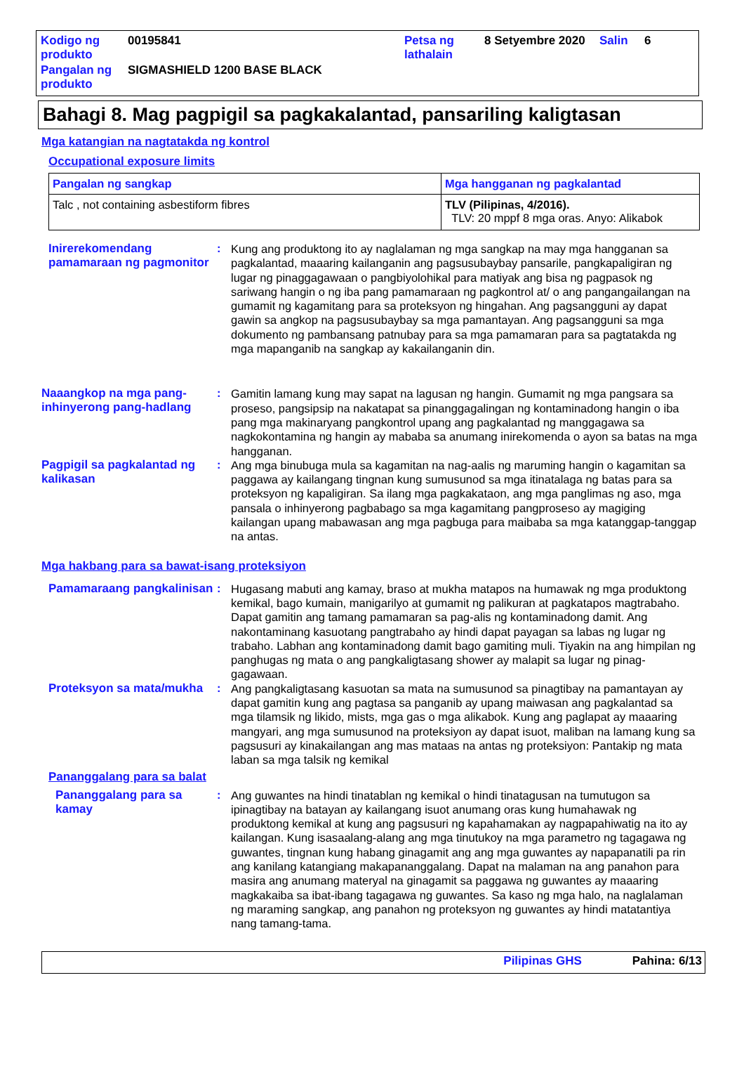| Kodigo ng produkto | 00195841 | Petsa ng lathalain | 8 Setyembre 2020 | Salin | 6 |
| Pangalan ng produkto | SIGMASHIELD 1200 BASE BLACK | | | | |
Bahagi 8. Mag pagpigil sa pagkakalantad, pansariling kaligtasan
Mga katangian na nagtatakda ng kontrol
Occupational exposure limits
| Pangalan ng sangkap | Mga hangganan ng pagkalantad |
| --- | --- |
| Talc , not containing asbestiform fibres | TLV (Pilipinas, 4/2016). TLV: 20 mppf 8 mga oras. Anyo: Alikabok |
Inirerekomendang pamamaraan ng pagmonitor
:
Kung ang produktong ito ay naglalaman ng mga sangkap na may mga hangganan sa pagkalantad, maaaring kailanganin ang pagsusubaybay pansarile, pangkapaligiran ng lugar ng pinaggagawaan o pangbiyolohikal para matiyak ang bisa ng pagpasok ng sariwang hangin o ng iba pang pamamaraan ng pagkontrol at/ o ang pangangailangan na gumamit ng kagamitang para sa proteksyon ng hingahan. Ang pagsangguni ay dapat gawin sa angkop na pagsusubaybay sa mga pamantayan. Ang pagsangguni sa mga dokumento ng pambansang patnubay para sa mga pamamaran para sa pagtatakda ng mga mapanganib na sangkap ay kakailanganin din.
Naaangkop na mga pang-inhinyerong pang-hadlang
:
Gamitin lamang kung may sapat na lagusan ng hangin. Gumamit ng mga pangsara sa proseso, pangsipsip na nakatapat sa pinanggagalingan ng kontaminadong hangin o iba pang mga makinaryang pangkontrol upang ang pagkalantad ng manggagawa sa nagkokontamina ng hangin ay mababa sa anumang inirekomenda o ayon sa batas na mga hangganan.
Pagpigil sa pagkalantad ng kalikasan
:
Ang mga binubuga mula sa kagamitan na nag-aalis ng maruming hangin o kagamitan sa paggawa ay kailangang tingnan kung sumusunod sa mga itinatalaga ng batas para sa proteksyon ng kapaligiran. Sa ilang mga pagkakataon, ang mga panglimas ng aso, mga pansala o inhinyerong pagbabago sa mga kagamitang pangproseso ay magiging kailangan upang mabawasan ang mga pagbuga para maibaba sa mga katanggap-tanggap na antas.
Mga hakbang para sa bawat-isang proteksiyon
Pamamaraang pangkalinisan
:
Hugasang mabuti ang kamay, braso at mukha matapos na humawak ng mga produktong kemikal, bago kumain, manigarilyo at gumamit ng palikuran at pagkatapos magtrabaho. Dapat gamitin ang tamang pamamaran sa pag-alis ng kontaminadong damit. Ang nakontaminang kasuotang pangtrabaho ay hindi dapat payagan sa labas ng lugar ng trabaho. Labhan ang kontaminadong damit bago gamiting muli. Tiyakin na ang himpilan ng panghugas ng mata o ang pangkaligtasang shower ay malapit sa lugar ng pinag-gagawaan.
Proteksyon sa mata/mukha
:
Ang pangkaligtasang kasuotan sa mata na sumusunod sa pinagtibay na pamantayan ay dapat gamitin kung ang pagtasa sa panganib ay upang maiwasan ang pagkalantad sa mga tilamsik ng likido, mists, mga gas o mga alikabok. Kung ang paglapat ay maaaring mangyari, ang mga sumusunod na proteksiyon ay dapat isuot, maliban na lamang kung sa pagsusuri ay kinakailangan ang mas mataas na antas ng proteksiyon: Pantakip ng mata laban sa mga talsik ng kemikal
Pananggalang para sa balat
Pananggalang para sa kamay
:
Ang guwantes na hindi tinatablan ng kemikal o hindi tinatagusan na tumutugon sa ipinagtibay na batayan ay kailangang isuot anumang oras kung humahawak ng produktong kemikal at kung ang pagsusuri ng kapahamakan ay nagpapahiwatig na ito ay kailangan. Kung isasaalang-alang ang mga tinutukoy na mga parametro ng tagagawa ng guwantes, tingnan kung habang ginagamit ang ang mga guwantes ay napapanatili pa rin ang kanilang katangiang makapananggalang. Dapat na malaman na ang panahon para masira ang anumang materyal na ginagamit sa paggawa ng guwantes ay maaaring magkakaiba sa ibat-ibang tagagawa ng guwantes. Sa kaso ng mga halo, na naglalaman ng maraming sangkap, ang panahon ng proteksyon ng guwantes ay hindi matatantiya nang tamang-tama.
Pilipinas GHS Pahina: 6/13